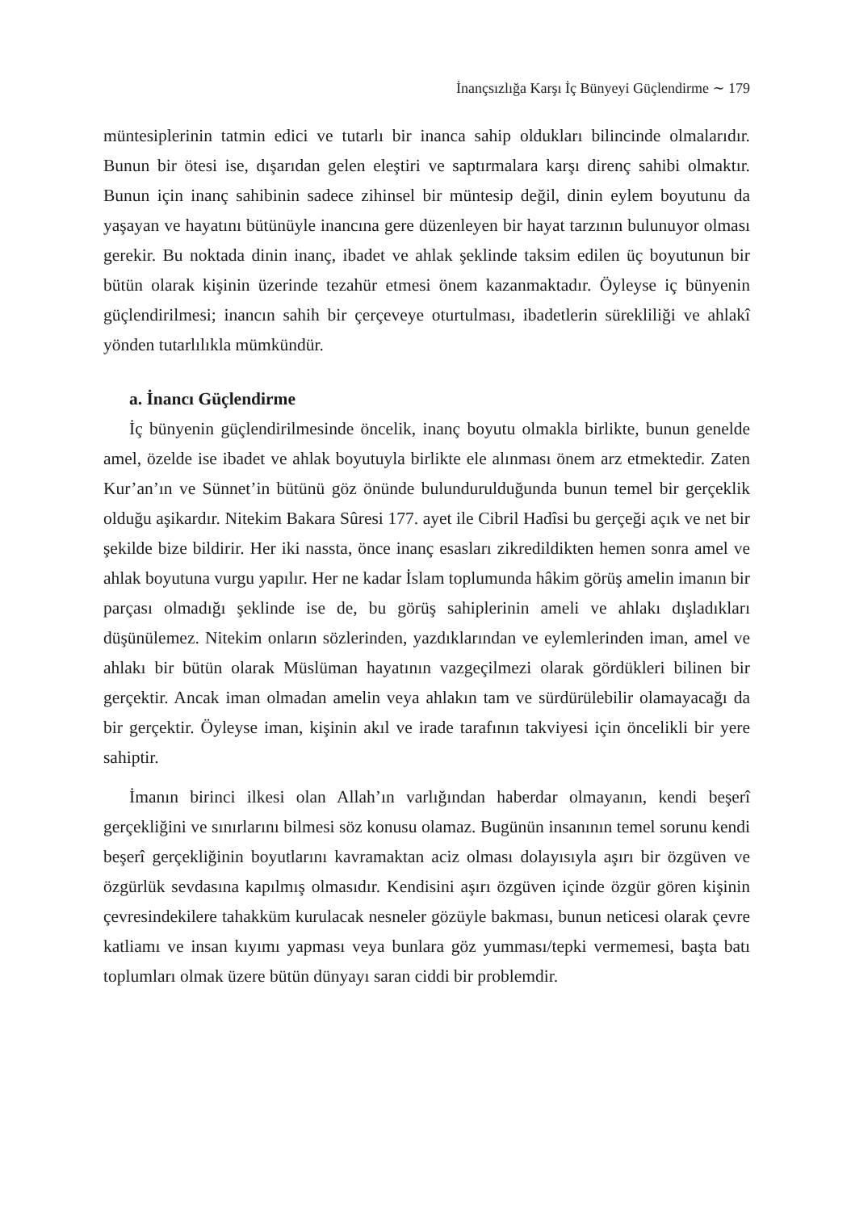İnançsızlığa Karşı İç Bünyeyi Güçlendirme ∼ 179
müntesiplerinin tatmin edici ve tutarlı bir inanca sahip oldukları bilincinde olmalarıdır. Bunun bir ötesi ise, dışarıdan gelen eleştiri ve saptırmalara karşı direnç sahibi olmaktır. Bunun için inanç sahibinin sadece zihinsel bir müntesip değil, dinin eylem boyutunu da yaşayan ve hayatını bütünüyle inancına gere düzenleyen bir hayat tarzının bulunuyor olması gerekir. Bu noktada dinin inanç, ibadet ve ahlak şeklinde taksim edilen üç boyutunun bir bütün olarak kişinin üzerinde tezahür etmesi önem kazanmaktadır. Öyleyse iç bünyenin güçlendirilmesi; inancın sahih bir çerçeveye oturtulması, ibadetlerin sürekliliği ve ahlakî yönden tutarlılıkla mümkündür.
a. İnancı Güçlendirme
İç bünyenin güçlendirilmesinde öncelik, inanç boyutu olmakla birlikte, bunun genelde amel, özelde ise ibadet ve ahlak boyutuyla birlikte ele alınması önem arz etmektedir. Zaten Kur’an’ın ve Sünnet’in bütünü göz önünde bulundurulduğunda bunun temel bir gerçeklik olduğu aşikardır. Nitekim Bakara Sûresi 177. ayet ile Cibril Hadîsi bu gerçeği açık ve net bir şekilde bize bildirir. Her iki nassta, önce inanç esasları zikredildikten hemen sonra amel ve ahlak boyutuna vurgu yapılır. Her ne kadar İslam toplumunda hâkim görüş amelin imanın bir parçası olmadığı şeklinde ise de, bu görüş sahiplerinin ameli ve ahlakı dışladıkları düşünülemez. Nitekim onların sözlerinden, yazdıklarından ve eylemlerinden iman, amel ve ahlakı bir bütün olarak Müslüman hayatının vazgeçilmezi olarak gördükleri bilinen bir gerçektir. Ancak iman olmadan amelin veya ahlakın tam ve sürdürülebilir olamayacağı da bir gerçektir. Öyleyse iman, kişinin akıl ve irade tarafının takviyesi için öncelikli bir yere sahiptir.
İmanın birinci ilkesi olan Allah’ın varlığından haberdar olmayanın, kendi beşerî gerçekliğini ve sınırlarını bilmesi söz konusu olamaz. Bugünün insanının temel sorunu kendi beşerî gerçekliğinin boyutlarını kavramaktan aciz olması dolayısıyla aşırı bir özgüven ve özgürlük sevdasına kapılmış olmasıdır. Kendisini aşırı özgüven içinde özgür gören kişinin çevresindekilere tahakküm kurulacak nesneler gözüyle bakması, bunun neticesi olarak çevre katliamı ve insan kıyımı yapması veya bunlara göz yumması/tepki vermemesi, başta batı toplumları olmak üzere bütün dünyayı saran ciddi bir problemdir.